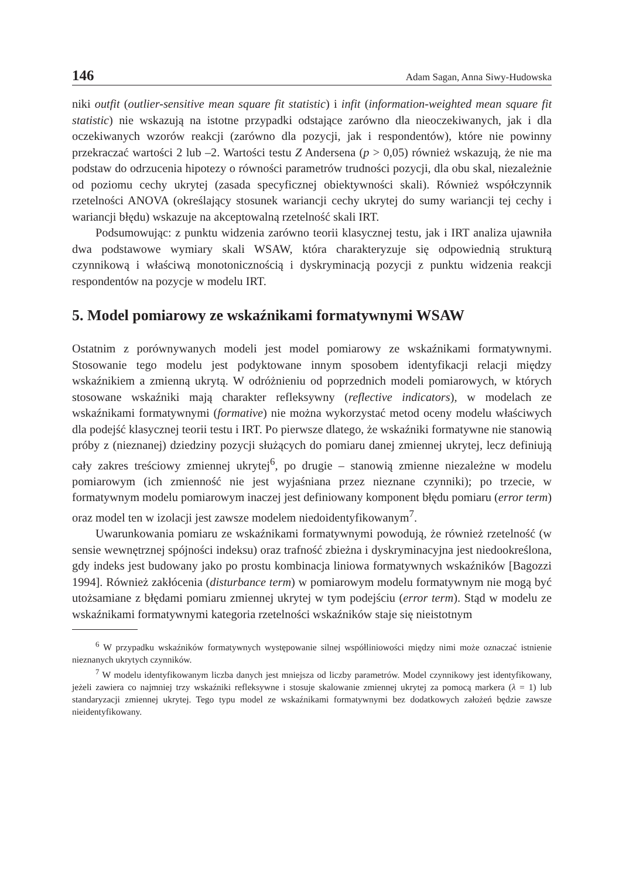146 Adam Sagan, Anna Siwy-Hudowska
niki outfit (outlier-sensitive mean square fit statistic) i infit (information-weighted mean square fit statistic) nie wskazują na istotne przypadki odstające zarówno dla nieoczekiwanych, jak i dla oczekiwanych wzorów reakcji (zarówno dla pozycji, jak i respondentów), które nie powinny przekraczać wartości 2 lub –2. Wartości testu Z Andersena (p > 0,05) również wskazują, że nie ma podstaw do odrzucenia hipotezy o równości parametrów trudności pozycji, dla obu skal, niezależnie od poziomu cechy ukrytej (zasada specyficznej obiektywności skali). Również współczynnik rzetelności ANOVA (określający stosunek wariancji cechy ukrytej do sumy wariancji tej cechy i wariancji błędu) wskazuje na akceptowalną rzetelność skali IRT.
Podsumowując: z punktu widzenia zarówno teorii klasycznej testu, jak i IRT analiza ujawniła dwa podstawowe wymiary skali WSAW, która charakteryzuje się odpowiednią strukturą czynnikową i właściwą monotonicznością i dyskryminacją pozycji z punktu widzenia reakcji respondentów na pozycje w modelu IRT.
5. Model pomiarowy ze wskaźnikami formatywnymi WSAW
Ostatnim z porównywanych modeli jest model pomiarowy ze wskaźnikami formatywnymi. Stosowanie tego modelu jest podyktowane innym sposobem identyfikacji relacji między wskaźnikiem a zmienną ukrytą. W odróżnieniu od poprzednich modeli pomiarowych, w których stosowane wskaźniki mają charakter refleksywny (reflective indicators), w modelach ze wskaźnikami formatywnymi (formative) nie można wykorzystać metod oceny modelu właściwych dla podejść klasycznej teorii testu i IRT. Po pierwsze dlatego, że wskaźniki formatywne nie stanowią próby z (nieznanej) dziedziny pozycji służących do pomiaru danej zmiennej ukrytej, lecz definiują cały zakres treściowy zmiennej ukrytej<sup>6</sup>, po drugie – stanowią zmienne niezależne w modelu pomiarowym (ich zmienność nie jest wyjaśniana przez nieznane czynniki); po trzecie, w formatywnym modelu pomiarowym inaczej jest definiowany komponent błędu pomiaru (error term) oraz model ten w izolacji jest zawsze modelem niedoidentyfikowanym<sup>7</sup>.
Uwarunkowania pomiaru ze wskaźnikami formatywnymi powodują, że również rzetelność (w sensie wewnętrznej spójności indeksu) oraz trafność zbieżna i dyskryminacyjna jest niedookreślona, gdy indeks jest budowany jako po prostu kombinacja liniowa formatywnych wskaźników [Bagozzi 1994]. Również zakłócenia (disturbance term) w pomiarowym modelu formatywnym nie mogą być utożsamiane z błędami pomiaru zmiennej ukrytej w tym podejściu (error term). Stąd w modelu ze wskaźnikami formatywnymi kategoria rzetelności wskaźników staje się nieistotnym
<sup>6</sup> W przypadku wskaźników formatywnych występowanie silnej współliniowości między nimi może oznaczać istnienie nieznanych ukrytych czynników.
<sup>7</sup> W modelu identyfikowanym liczba danych jest mniejsza od liczby parametrów. Model czynnikowy jest identyfikowany, jeżeli zawiera co najmniej trzy wskaźniki refleksywne i stosuje skalowanie zmiennej ukrytej za pomocą markera (λ = 1) lub standaryzacji zmiennej ukrytej. Tego typu model ze wskaźnikami formatywnymi bez dodatkowych założeń będzie zawsze nieidentyfikowany.